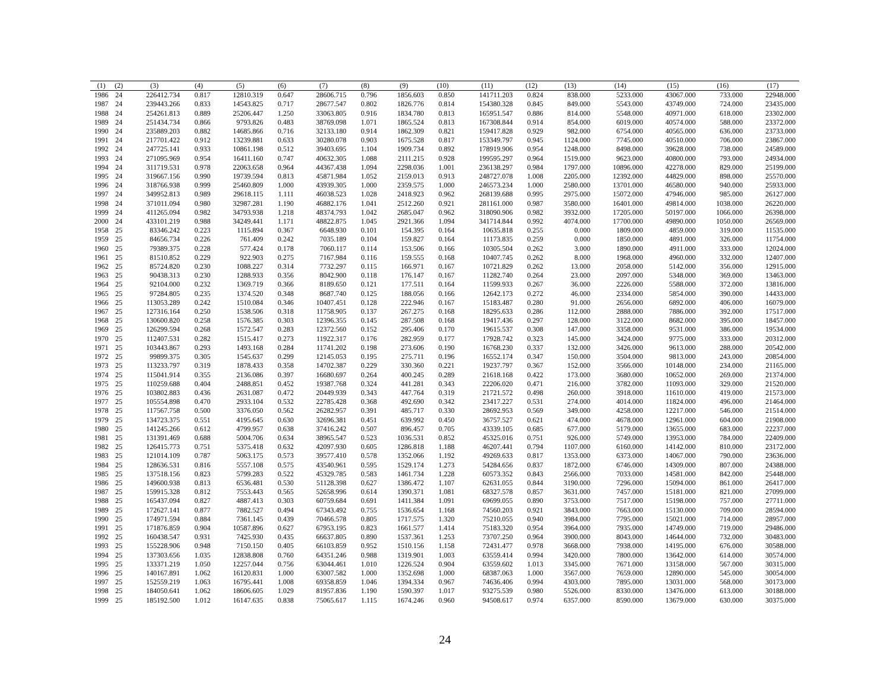| (1) | (2) | (3) | (4) | (5) | (6) | (7) | (8) | (9) | (10) | (11) | (12) | (13) | (14) | (15) | (16) | (17) |
| --- | --- | --- | --- | --- | --- | --- | --- | --- | --- | --- | --- | --- | --- | --- | --- | --- |
| 1986 | 24 | 226412.734 | 0.817 | 12810.319 | 0.647 | 28606.715 | 0.796 | 1856.603 | 0.850 | 141711.203 | 0.824 | 838.000 | 5233.000 | 43067.000 | 733.000 | 22948.000 |
| 1987 | 24 | 239443.266 | 0.833 | 14543.825 | 0.717 | 28677.547 | 0.802 | 1826.776 | 0.814 | 154380.328 | 0.845 | 849.000 | 5543.000 | 43749.000 | 724.000 | 23435.000 |
| 1988 | 24 | 254261.813 | 0.889 | 25206.447 | 1.250 | 33063.805 | 0.916 | 1834.780 | 0.813 | 165951.547 | 0.886 | 814.000 | 5548.000 | 40971.000 | 618.000 | 23302.000 |
| 1989 | 24 | 251434.734 | 0.866 | 9793.826 | 0.483 | 38769.098 | 1.071 | 1865.524 | 0.813 | 167308.844 | 0.914 | 854.000 | 6019.000 | 40574.000 | 588.000 | 23372.000 |
| 1990 | 24 | 235889.203 | 0.882 | 14685.866 | 0.716 | 32133.180 | 0.914 | 1862.309 | 0.821 | 159417.828 | 0.929 | 982.000 | 6754.000 | 40565.000 | 636.000 | 23733.000 |
| 1991 | 24 | 217701.422 | 0.912 | 13239.881 | 0.633 | 30280.078 | 0.903 | 1675.528 | 0.817 | 153349.797 | 0.945 | 1124.000 | 7745.000 | 40510.000 | 706.000 | 23867.000 |
| 1992 | 24 | 247725.141 | 0.933 | 10861.198 | 0.512 | 39403.695 | 1.104 | 1909.734 | 0.892 | 178919.906 | 0.954 | 1248.000 | 8498.000 | 39628.000 | 738.000 | 24589.000 |
| 1993 | 24 | 271095.969 | 0.954 | 16411.160 | 0.747 | 40632.305 | 1.088 | 2111.215 | 0.928 | 199595.297 | 0.964 | 1519.000 | 9623.000 | 40800.000 | 793.000 | 24934.000 |
| 1994 | 24 | 311719.531 | 0.978 | 22063.658 | 0.964 | 44367.438 | 1.094 | 2298.036 | 1.001 | 236138.297 | 0.984 | 1797.000 | 10896.000 | 42278.000 | 829.000 | 25199.000 |
| 1995 | 24 | 319667.156 | 0.990 | 19739.594 | 0.813 | 45871.984 | 1.052 | 2159.013 | 0.913 | 248727.078 | 1.008 | 2205.000 | 12392.000 | 44829.000 | 898.000 | 25570.000 |
| 1996 | 24 | 318766.938 | 0.999 | 25460.809 | 1.000 | 43939.305 | 1.000 | 2359.575 | 1.000 | 246573.234 | 1.000 | 2580.000 | 13701.000 | 46580.000 | 940.000 | 25933.000 |
| 1997 | 24 | 349952.813 | 0.989 | 29618.115 | 1.111 | 46038.523 | 1.028 | 2418.923 | 0.962 | 268139.688 | 0.995 | 2975.000 | 15072.000 | 47946.000 | 985.000 | 26127.000 |
| 1998 | 24 | 371011.094 | 0.980 | 32987.281 | 1.190 | 46882.176 | 1.041 | 2512.260 | 0.921 | 281161.000 | 0.987 | 3580.000 | 16401.000 | 49814.000 | 1038.000 | 26220.000 |
| 1999 | 24 | 411265.094 | 0.982 | 34793.938 | 1.218 | 48374.793 | 1.042 | 2685.047 | 0.962 | 318090.906 | 0.982 | 3932.000 | 17205.000 | 50197.000 | 1066.000 | 26398.000 |
| 2000 | 24 | 433101.219 | 0.988 | 34249.441 | 1.171 | 48822.875 | 1.045 | 2921.366 | 1.094 | 341714.844 | 0.992 | 4074.000 | 17700.000 | 49890.000 | 1050.000 | 26569.000 |
| 1958 | 25 | 83346.242 | 0.223 | 1115.894 | 0.367 | 6648.930 | 0.101 | 154.395 | 0.164 | 10635.818 | 0.255 | 0.000 | 1809.000 | 4859.000 | 319.000 | 11535.000 |
| 1959 | 25 | 84656.734 | 0.226 | 761.409 | 0.242 | 7035.189 | 0.104 | 159.827 | 0.164 | 11173.835 | 0.259 | 0.000 | 1850.000 | 4891.000 | 326.000 | 11754.000 |
| 1960 | 25 | 79389.375 | 0.228 | 577.424 | 0.178 | 7060.117 | 0.114 | 153.506 | 0.166 | 10305.504 | 0.262 | 3.000 | 1890.000 | 4911.000 | 333.000 | 12024.000 |
| 1961 | 25 | 81510.852 | 0.229 | 922.903 | 0.275 | 7167.984 | 0.116 | 159.555 | 0.168 | 10407.745 | 0.262 | 8.000 | 1968.000 | 4960.000 | 332.000 | 12407.000 |
| 1962 | 25 | 85724.820 | 0.230 | 1088.227 | 0.314 | 7732.297 | 0.115 | 166.971 | 0.167 | 10721.829 | 0.262 | 13.000 | 2058.000 | 5142.000 | 356.000 | 12915.000 |
| 1963 | 25 | 90438.313 | 0.230 | 1288.933 | 0.356 | 8042.900 | 0.118 | 176.147 | 0.167 | 11282.740 | 0.264 | 23.000 | 2097.000 | 5348.000 | 369.000 | 13463.000 |
| 1964 | 25 | 92104.000 | 0.232 | 1369.719 | 0.366 | 8189.650 | 0.121 | 177.511 | 0.164 | 11599.933 | 0.267 | 36.000 | 2226.000 | 5588.000 | 372.000 | 13816.000 |
| 1965 | 25 | 97284.805 | 0.235 | 1374.520 | 0.348 | 8687.740 | 0.125 | 188.056 | 0.166 | 12642.173 | 0.272 | 46.000 | 2334.000 | 5854.000 | 390.000 | 14433.000 |
| 1966 | 25 | 113053.289 | 0.242 | 1510.084 | 0.346 | 10407.451 | 0.128 | 222.946 | 0.167 | 15183.487 | 0.280 | 91.000 | 2656.000 | 6892.000 | 406.000 | 16079.000 |
| 1967 | 25 | 127316.164 | 0.250 | 1538.506 | 0.318 | 11758.905 | 0.137 | 267.275 | 0.168 | 18295.633 | 0.286 | 112.000 | 2888.000 | 7886.000 | 392.000 | 17517.000 |
| 1968 | 25 | 130600.820 | 0.258 | 1576.385 | 0.303 | 12396.355 | 0.145 | 287.508 | 0.168 | 19417.436 | 0.297 | 128.000 | 3122.000 | 8682.000 | 395.000 | 18457.000 |
| 1969 | 25 | 126299.594 | 0.268 | 1572.547 | 0.283 | 12372.560 | 0.152 | 295.406 | 0.170 | 19615.537 | 0.308 | 147.000 | 3358.000 | 9531.000 | 386.000 | 19534.000 |
| 1970 | 25 | 112407.531 | 0.282 | 1515.417 | 0.273 | 11922.317 | 0.176 | 282.959 | 0.177 | 17928.742 | 0.323 | 145.000 | 3424.000 | 9775.000 | 333.000 | 20312.000 |
| 1971 | 25 | 103443.867 | 0.293 | 1493.168 | 0.284 | 11741.202 | 0.198 | 273.606 | 0.190 | 16768.230 | 0.337 | 132.000 | 3426.000 | 9613.000 | 288.000 | 20542.000 |
| 1972 | 25 | 99899.375 | 0.305 | 1545.637 | 0.299 | 12145.053 | 0.195 | 275.711 | 0.196 | 16552.174 | 0.347 | 150.000 | 3504.000 | 9813.000 | 243.000 | 20854.000 |
| 1973 | 25 | 113233.797 | 0.319 | 1878.433 | 0.358 | 14702.387 | 0.229 | 330.360 | 0.221 | 19237.797 | 0.367 | 152.000 | 3566.000 | 10148.000 | 234.000 | 21165.000 |
| 1974 | 25 | 115041.914 | 0.355 | 2136.086 | 0.397 | 16680.697 | 0.264 | 400.245 | 0.289 | 21618.168 | 0.422 | 173.000 | 3680.000 | 10652.000 | 269.000 | 21374.000 |
| 1975 | 25 | 110259.688 | 0.404 | 2488.851 | 0.452 | 19387.768 | 0.324 | 441.281 | 0.343 | 22206.020 | 0.471 | 216.000 | 3782.000 | 11093.000 | 329.000 | 21520.000 |
| 1976 | 25 | 103802.883 | 0.436 | 2631.087 | 0.472 | 20449.939 | 0.343 | 447.764 | 0.319 | 21721.572 | 0.498 | 260.000 | 3918.000 | 11610.000 | 419.000 | 21573.000 |
| 1977 | 25 | 105554.898 | 0.470 | 2933.104 | 0.532 | 22785.428 | 0.368 | 492.690 | 0.342 | 23417.227 | 0.531 | 274.000 | 4014.000 | 11824.000 | 496.000 | 21464.000 |
| 1978 | 25 | 117567.758 | 0.500 | 3376.050 | 0.562 | 26282.957 | 0.391 | 485.717 | 0.330 | 28692.953 | 0.569 | 349.000 | 4258.000 | 12217.000 | 546.000 | 21514.000 |
| 1979 | 25 | 134723.375 | 0.551 | 4195.645 | 0.630 | 32696.381 | 0.451 | 639.992 | 0.450 | 36757.527 | 0.621 | 474.000 | 4678.000 | 12961.000 | 604.000 | 21908.000 |
| 1980 | 25 | 141245.266 | 0.612 | 4799.957 | 0.638 | 37416.242 | 0.507 | 896.457 | 0.705 | 43339.105 | 0.685 | 677.000 | 5179.000 | 13655.000 | 683.000 | 22237.000 |
| 1981 | 25 | 131391.469 | 0.688 | 5004.706 | 0.634 | 38965.547 | 0.523 | 1036.531 | 0.852 | 45325.016 | 0.751 | 926.000 | 5749.000 | 13953.000 | 784.000 | 22409.000 |
| 1982 | 25 | 126415.773 | 0.751 | 5375.418 | 0.632 | 42097.930 | 0.605 | 1286.818 | 1.188 | 46207.441 | 0.794 | 1107.000 | 6160.000 | 14142.000 | 810.000 | 23172.000 |
| 1983 | 25 | 121014.109 | 0.787 | 5063.175 | 0.573 | 39577.410 | 0.578 | 1352.066 | 1.192 | 49269.633 | 0.817 | 1353.000 | 6373.000 | 14067.000 | 790.000 | 23636.000 |
| 1984 | 25 | 128636.531 | 0.816 | 5557.108 | 0.575 | 43540.961 | 0.595 | 1529.174 | 1.273 | 54284.656 | 0.837 | 1872.000 | 6746.000 | 14309.000 | 807.000 | 24388.000 |
| 1985 | 25 | 137518.156 | 0.823 | 5799.283 | 0.522 | 45329.785 | 0.583 | 1461.734 | 1.228 | 60573.352 | 0.843 | 2566.000 | 7033.000 | 14581.000 | 842.000 | 25448.000 |
| 1986 | 25 | 149600.938 | 0.813 | 6536.481 | 0.530 | 51128.398 | 0.627 | 1386.472 | 1.107 | 62631.055 | 0.844 | 3190.000 | 7296.000 | 15094.000 | 861.000 | 26417.000 |
| 1987 | 25 | 159915.328 | 0.812 | 7553.443 | 0.565 | 52658.996 | 0.614 | 1390.371 | 1.081 | 68327.578 | 0.857 | 3631.000 | 7457.000 | 15181.000 | 821.000 | 27099.000 |
| 1988 | 25 | 165437.094 | 0.827 | 4887.413 | 0.303 | 60759.684 | 0.691 | 1411.384 | 1.091 | 69699.055 | 0.890 | 3753.000 | 7517.000 | 15198.000 | 757.000 | 27711.000 |
| 1989 | 25 | 172627.141 | 0.877 | 7882.527 | 0.494 | 67343.492 | 0.755 | 1536.654 | 1.168 | 74560.203 | 0.921 | 3843.000 | 7663.000 | 15130.000 | 709.000 | 28594.000 |
| 1990 | 25 | 174971.594 | 0.884 | 7361.145 | 0.439 | 70466.578 | 0.805 | 1717.575 | 1.320 | 75210.055 | 0.940 | 3984.000 | 7795.000 | 15021.000 | 714.000 | 28957.000 |
| 1991 | 25 | 171876.859 | 0.904 | 10587.896 | 0.627 | 67953.195 | 0.823 | 1661.577 | 1.414 | 75183.320 | 0.954 | 3964.000 | 7935.000 | 14749.000 | 719.000 | 29486.000 |
| 1992 | 25 | 160438.547 | 0.931 | 7425.930 | 0.435 | 66637.805 | 0.890 | 1537.361 | 1.253 | 73707.250 | 0.964 | 3900.000 | 8043.000 | 14644.000 | 732.000 | 30483.000 |
| 1993 | 25 | 155228.906 | 0.948 | 7150.150 | 0.405 | 66103.859 | 0.952 | 1510.156 | 1.158 | 72431.477 | 0.978 | 3668.000 | 7938.000 | 14195.000 | 676.000 | 30588.000 |
| 1994 | 25 | 137303.656 | 1.035 | 12838.808 | 0.760 | 64351.246 | 0.988 | 1319.901 | 1.003 | 63559.414 | 0.994 | 3420.000 | 7800.000 | 13642.000 | 614.000 | 30574.000 |
| 1995 | 25 | 133371.219 | 1.050 | 12257.044 | 0.756 | 63044.461 | 1.010 | 1226.524 | 0.904 | 63559.602 | 1.013 | 3345.000 | 7671.000 | 13158.000 | 567.000 | 30315.000 |
| 1996 | 25 | 140167.891 | 1.062 | 16120.831 | 1.000 | 63007.582 | 1.000 | 1352.698 | 1.000 | 68387.063 | 1.000 | 3567.000 | 7659.000 | 12890.000 | 545.000 | 30054.000 |
| 1997 | 25 | 152559.219 | 1.063 | 16795.441 | 1.008 | 69358.859 | 1.046 | 1394.334 | 0.967 | 74636.406 | 0.994 | 4303.000 | 7895.000 | 13031.000 | 568.000 | 30173.000 |
| 1998 | 25 | 184050.641 | 1.062 | 18606.605 | 1.029 | 81957.836 | 1.190 | 1590.397 | 1.017 | 93275.539 | 0.980 | 5526.000 | 8330.000 | 13476.000 | 613.000 | 30188.000 |
| 1999 | 25 | 185192.500 | 1.012 | 16147.635 | 0.838 | 75065.617 | 1.115 | 1674.246 | 0.960 | 94508.617 | 0.974 | 6357.000 | 8590.000 | 13679.000 | 630.000 | 30375.000 |
24